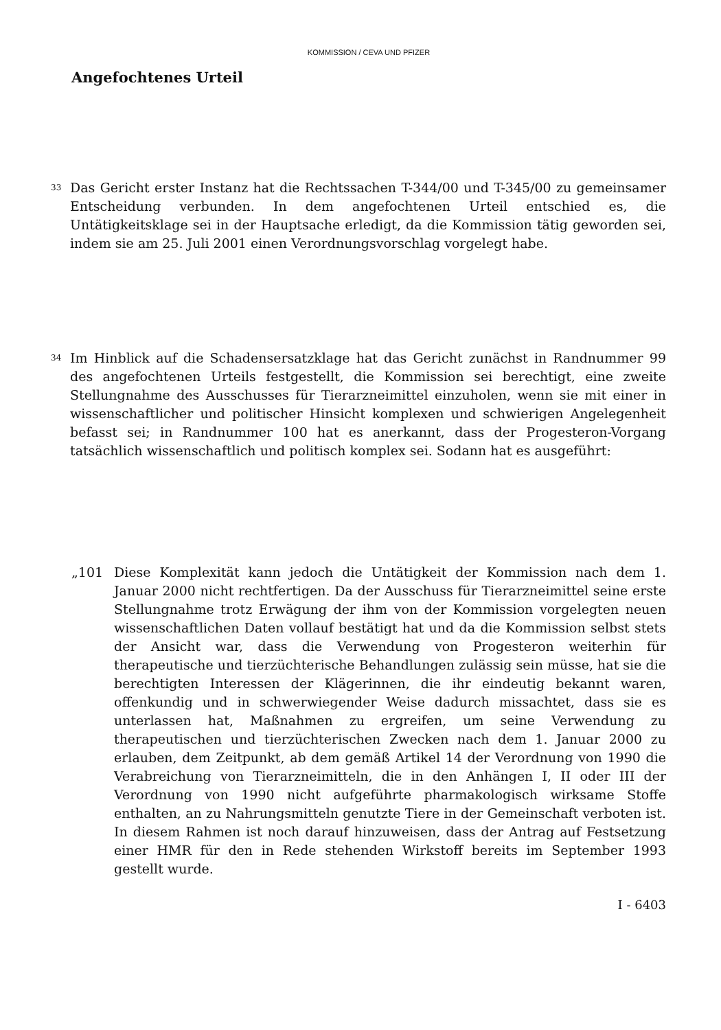KOMMISSION / CEVA UND PFIZER
Angefochtenes Urteil
33
Das Gericht erster Instanz hat die Rechtssachen T-344/00 und T-345/00 zu gemeinsamer Entscheidung verbunden. In dem angefochtenen Urteil entschied es, die Untätigkeitsklage sei in der Hauptsache erledigt, da die Kommission tätig geworden sei, indem sie am 25. Juli 2001 einen Verordnungsvorschlag vorgelegt habe.
34
Im Hinblick auf die Schadensersatzklage hat das Gericht zunächst in Randnummer 99 des angefochtenen Urteils festgestellt, die Kommission sei berechtigt, eine zweite Stellungnahme des Ausschusses für Tierarzneimittel einzuholen, wenn sie mit einer in wissenschaftlicher und politischer Hinsicht komplexen und schwierigen Angelegenheit befasst sei; in Randnummer 100 hat es anerkannt, dass der Progesteron-Vorgang tatsächlich wissenschaftlich und politisch komplex sei. Sodann hat es ausgeführt:
„101 Diese Komplexität kann jedoch die Untätigkeit der Kommission nach dem 1. Januar 2000 nicht rechtfertigen. Da der Ausschuss für Tierarzneimittel seine erste Stellungnahme trotz Erwägung der ihm von der Kommission vorgelegten neuen wissenschaftlichen Daten vollauf bestätigt hat und da die Kommission selbst stets der Ansicht war, dass die Verwendung von Progesteron weiterhin für therapeutische und tierzüchterische Behandlungen zulässig sein müsse, hat sie die berechtigten Interessen der Klägerinnen, die ihr eindeutig bekannt waren, offenkundig und in schwerwiegender Weise dadurch missachtet, dass sie es unterlassen hat, Maßnahmen zu ergreifen, um seine Verwendung zu therapeutischen und tierzüchterischen Zwecken nach dem 1. Januar 2000 zu erlauben, dem Zeitpunkt, ab dem gemäß Artikel 14 der Verordnung von 1990 die Verabreichung von Tierarzneimitteln, die in den Anhängen I, II oder III der Verordnung von 1990 nicht aufgeführte pharmakologisch wirksame Stoffe enthalten, an zu Nahrungsmitteln genutzte Tiere in der Gemeinschaft verboten ist. In diesem Rahmen ist noch darauf hinzuweisen, dass der Antrag auf Festsetzung einer HMR für den in Rede stehenden Wirkstoff bereits im September 1993 gestellt wurde.
I - 6403